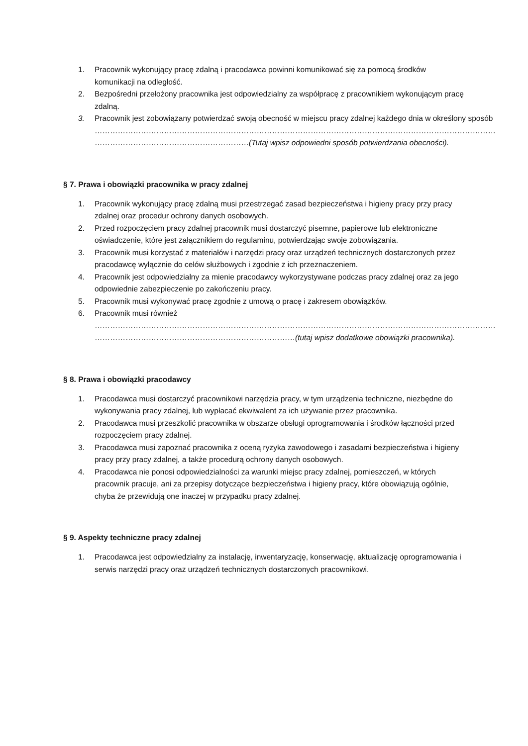1. Pracownik wykonujący pracę zdalną i pracodawca powinni komunikować się za pomocą środków komunikacji na odległość.
2. Bezpośredni przełożony pracownika jest odpowiedzialny za współpracę z pracownikiem wykonującym pracę zdalną.
3. Pracownik jest zobowiązany potwierdzać swoją obecność w miejscu pracy zdalnej każdego dnia w określony sposób
…………………………………………………………………………………………………………………………………………
……………………………………………………(Tutaj wpisz odpowiedni sposób potwierdzania obecności).
§ 7. Prawa i obowiązki pracownika w pracy zdalnej
1. Pracownik wykonujący pracę zdalną musi przestrzegać zasad bezpieczeństwa i higieny pracy przy pracy zdalnej oraz procedur ochrony danych osobowych.
2. Przed rozpoczęciem pracy zdalnej pracownik musi dostarczyć pisemne, papierowe lub elektroniczne oświadczenie, które jest załącznikiem do regulaminu, potwierdzając swoje zobowiązania.
3. Pracownik musi korzystać z materiałów i narzędzi pracy oraz urządzeń technicznych dostarczonych przez pracodawcę wyłącznie do celów służbowych i zgodnie z ich przeznaczeniem.
4. Pracownik jest odpowiedzialny za mienie pracodawcy wykorzystywane podczas pracy zdalnej oraz za jego odpowiednie zabezpieczenie po zakończeniu pracy.
5. Pracownik musi wykonywać pracę zgodnie z umową o pracę i zakresem obowiązków.
6. Pracownik musi również
…………………………………………………………………………………………………………………………………………
……………………………………………………………………(tutaj wpisz dodatkowe obowiązki pracownika).
§ 8. Prawa i obowiązki pracodawcy
1. Pracodawca musi dostarczyć pracownikowi narzędzia pracy, w tym urządzenia techniczne, niezbędne do wykonywania pracy zdalnej, lub wypłacać ekwiwalent za ich używanie przez pracownika.
2. Pracodawca musi przeszkolić pracownika w obszarze obsługi oprogramowania i środków łączności przed rozpoczęciem pracy zdalnej.
3. Pracodawca musi zapoznać pracownika z oceną ryzyka zawodowego i zasadami bezpieczeństwa i higieny pracy przy pracy zdalnej, a także procedurą ochrony danych osobowych.
4. Pracodawca nie ponosi odpowiedzialności za warunki miejsc pracy zdalnej, pomieszczeń, w których pracownik pracuje, ani za przepisy dotyczące bezpieczeństwa i higieny pracy, które obowiązują ogólnie, chyba że przewidują one inaczej w przypadku pracy zdalnej.
§ 9. Aspekty techniczne pracy zdalnej
1. Pracodawca jest odpowiedzialny za instalację, inwentaryzację, konserwację, aktualizację oprogramowania i serwis narzędzi pracy oraz urządzeń technicznych dostarczonych pracownikowi.